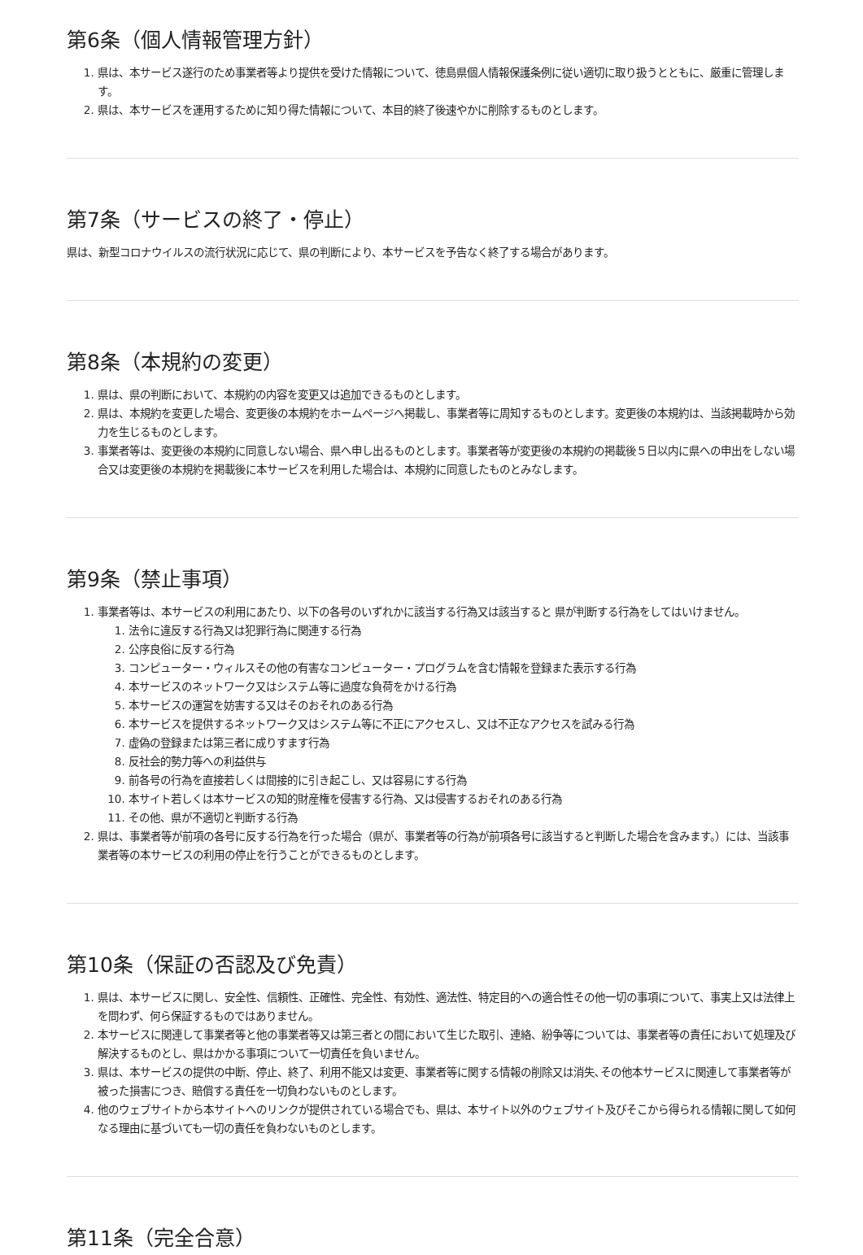第6条（個人情報管理方針）
1. 県は、本サービス遂行のため事業者等より提供を受けた情報について、徳島県個人情報保護条例に従い適切に取り扱うとともに、厳重に管理します。
2. 県は、本サービスを運用するために知り得た情報について、本目的終了後速やかに削除するものとします。
第7条（サービスの終了・停止）
県は、新型コロナウイルスの流行状況に応じて、県の判断により、本サービスを予告なく終了する場合があります。
第8条（本規約の変更）
1. 県は、県の判断において、本規約の内容を変更又は追加できるものとします。
2. 県は、本規約を変更した場合、変更後の本規約をホームページへ掲載し、事業者等に周知するものとします。変更後の本規約は、当該掲載時から効力を生じるものとします。
3. 事業者等は、変更後の本規約に同意しない場合、県へ申し出るものとします。事業者等が変更後の本規約の掲載後５日以内に県への申出をしない場合又は変更後の本規約を掲載後に本サービスを利用した場合は、本規約に同意したものとみなします。
第9条（禁止事項）
1. 事業者等は、本サービスの利用にあたり、以下の各号のいずれかに該当する行為又は該当すると 県が判断する行為をしてはいけません。
1. 法令に違反する行為又は犯罪行為に関連する行為
2. 公序良俗に反する行為
3. コンピューター・ウィルスその他の有害なコンピューター・プログラムを含む情報を登録また表示する行為
4. 本サービスのネットワーク又はシステム等に過度な負荷をかける行為
5. 本サービスの運営を妨害する又はそのおそれのある行為
6. 本サービスを提供するネットワーク又はシステム等に不正にアクセスし、又は不正なアクセスを試みる行為
7. 虚偽の登録または第三者に成りすます行為
8. 反社会的勢力等への利益供与
9. 前各号の行為を直接若しくは間接的に引き起こし、又は容易にする行為
10. 本サイト若しくは本サービスの知的財産権を侵害する行為、又は侵害するおそれのある行為
11. その他、県が不適切と判断する行為
2. 県は、事業者等が前項の各号に反する行為を行った場合（県が、事業者等の行為が前項各号に該当すると判断した場合を含みます。）には、当該事業者等の本サービスの利用の停止を行うことができるものとします。
第10条（保証の否認及び免責）
1. 県は、本サービスに関し、安全性、信頼性、正確性、完全性、有効性、適法性、特定目的への適合性その他一切の事項について、事実上又は法律上を問わず、何ら保証するものではありません。
2. 本サービスに関連して事業者等と他の事業者等又は第三者との間において生じた取引、連絡、紛争等については、事業者等の責任において処理及び解決するものとし、県はかかる事項について一切責任を負いません。
3. 県は、本サービスの提供の中断、停止、終了、利用不能又は変更、事業者等に関する情報の削除又は消失､その他本サービスに関連して事業者等が被った損害につき、賠償する責任を一切負わないものとします。
4. 他のウェブサイトから本サイトへのリンクが提供されている場合でも、県は、本サイト以外のウェブサイト及びそこから得られる情報に関して如何なる理由に基づいても一切の責任を負わないものとします。
第11条（完全合意）